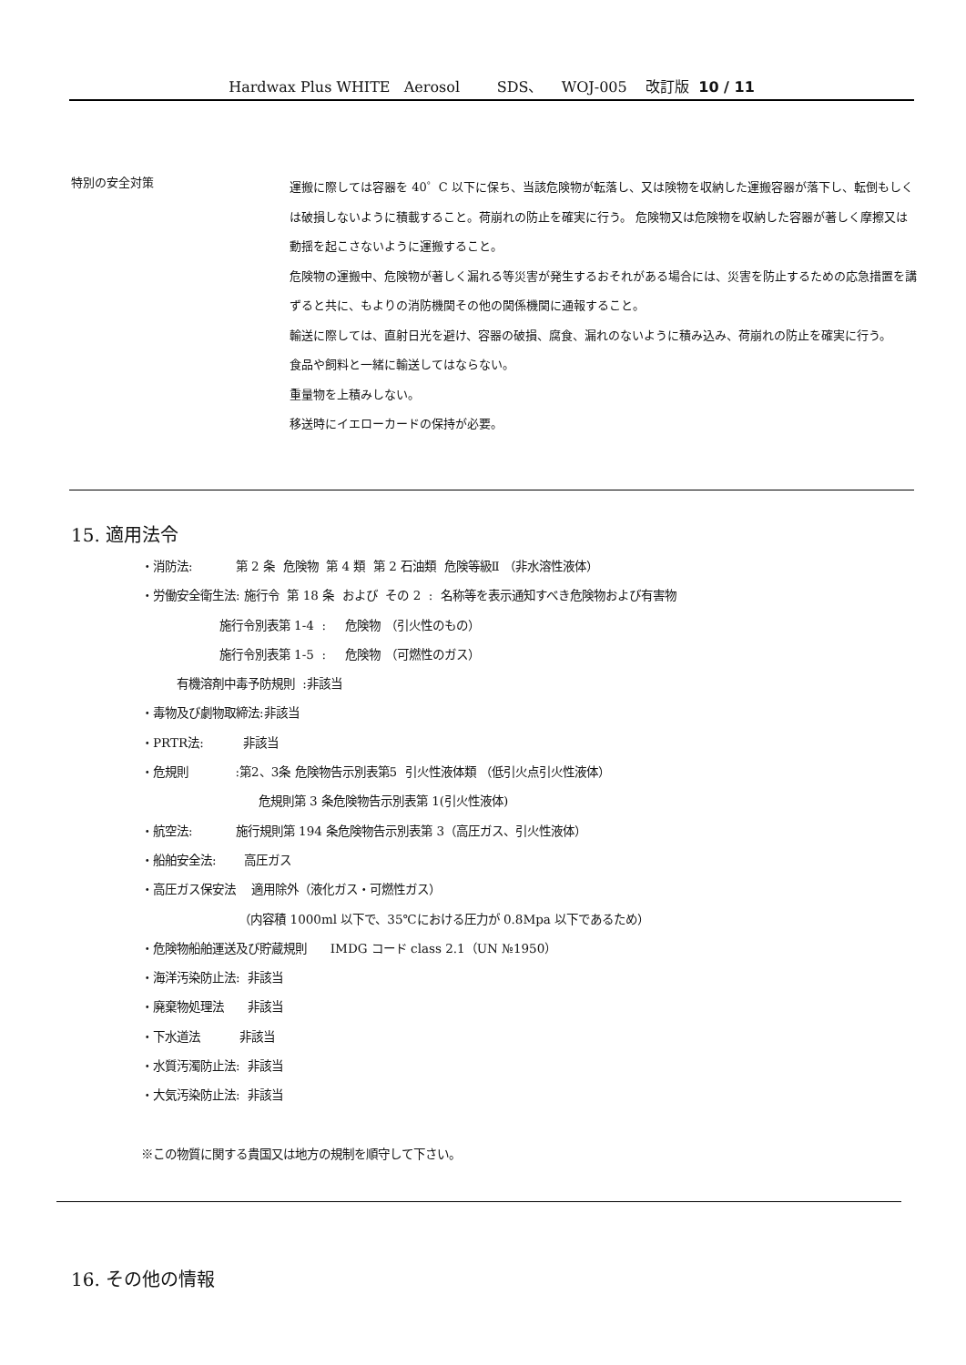Hardwax Plus WHITE Aerosol SDS、 WOJ-005 改訂版 10 / 11
特別の安全対策
運搬に際しては容器を 40゜C 以下に保ち、当該危険物が転落し、又は険物を収納した運搬容器が落下し、転倒もしくは破損しないように積載すること。荷崩れの防止を確実に行う。 危険物又は危険物を収納した容器が著しく摩擦又は動揺を起こさないように運搬すること。
危険物の運搬中、危険物が著しく漏れる等災害が発生するおそれがある場合には、災害を防止するための応急措置を講ずると共に、もよりの消防機関その他の関係機関に通報すること。
輸送に際しては、直射日光を避け、容器の破損、腐食、漏れのないように積み込み、荷崩れの防止を確実に行う。
食品や飼料と一緒に輸送してはならない。
重量物を上積みしない。
移送時にイエローカードの保持が必要。
15. 適用法令
・消防法: 第 2 条 危険物 第 4 類 第 2 石油類 危険等級Ⅱ （非水溶性液体）
・労働安全衛生法: 施行令 第 18 条 および その 2 : 名称等を表示通知すべき危険物および有害物
施行令別表第 1-4 : 危険物 （引火性のもの）
施行令別表第 1-5 : 危険物 （可燃性のガス）
有機溶剤中毒予防規則 :非該当
・毒物及び劇物取締法:非該当
・PRTR法: 非該当
・危規則 :第2、3条 危険物告示別表第5 引火性液体類 （低引火点引火性液体）
危規則第 3 条危険物告示別表第 1(引火性液体)
・航空法: 施行規則第 194 条危険物告示別表第 3（高圧ガス、引火性液体）
・船舶安全法: 高圧ガス
・高圧ガス保安法 適用除外（液化ガス・可燃性ガス）
（内容積 1000ml 以下で、35℃における圧力が 0.8Mpa 以下であるため）
・危険物船舶運送及び貯蔵規則 IMDG コード class 2.1（UN №1950）
・海洋汚染防止法: 非該当
・廃棄物処理法 非該当
・下水道法 非該当
・水質汚濁防止法: 非該当
・大気汚染防止法: 非該当
※この物質に関する貴国又は地方の規制を順守して下さい。
16. その他の情報